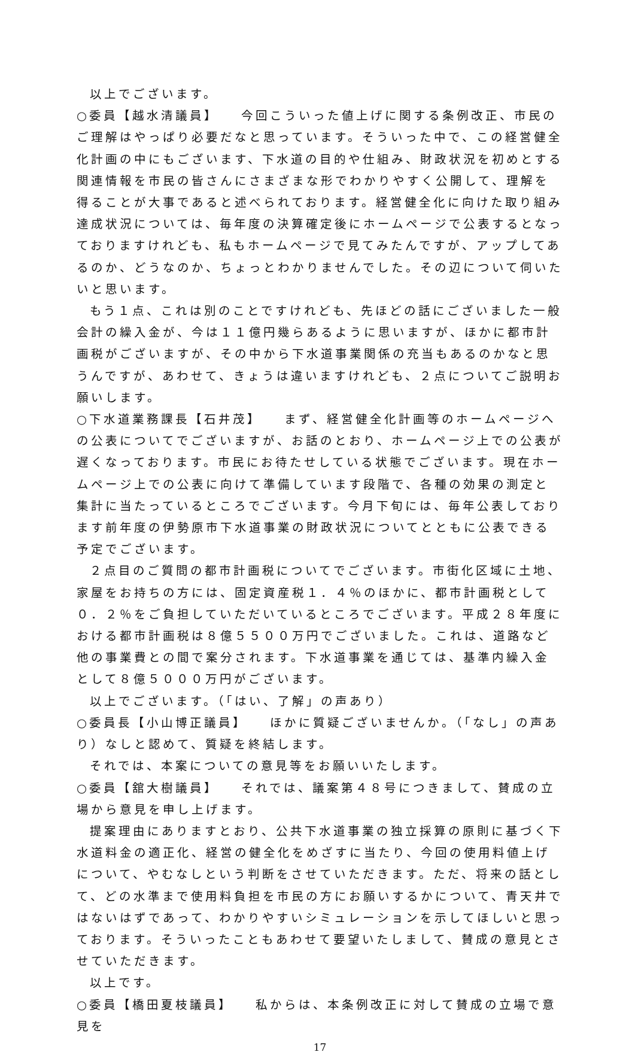以上でございます。
○委員【越水清議員】　　今回こういった値上げに関する条例改正、市民のご理解はやっぱり必要だなと思っています。そういった中で、この経営健全化計画の中にもございます、下水道の目的や仕組み、財政状況を初めとする関連情報を市民の皆さんにさまざまな形でわかりやすく公開して、理解を得ることが大事であると述べられております。経営健全化に向けた取り組み達成状況については、毎年度の決算確定後にホームページで公表するとなっておりますけれども、私もホームページで見てみたんですが、アップしてあるのか、どうなのか、ちょっとわかりませんでした。その辺について伺いたいと思います。
もう１点、これは別のことですけれども、先ほどの話にございました一般会計の繰入金が、今は１１億円幾らあるように思いますが、ほかに都市計画税がございますが、その中から下水道事業関係の充当もあるのかなと思うんですが、あわせて、きょうは違いますけれども、２点についてご説明お願いします。
○下水道業務課長【石井茂】　　まず、経営健全化計画等のホームページへの公表についてでございますが、お話のとおり、ホームページ上での公表が遅くなっております。市民にお待たせしている状態でございます。現在ホームページ上での公表に向けて準備しています段階で、各種の効果の測定と集計に当たっているところでございます。今月下旬には、毎年公表しております前年度の伊勢原市下水道事業の財政状況についてとともに公表できる予定でございます。
２点目のご質問の都市計画税についてでございます。市街化区域に土地、家屋をお持ちの方には、固定資産税１．４％のほかに、都市計画税として０．２％をご負担していただいているところでございます。平成２８年度における都市計画税は８億５５００万円でございました。これは、道路など他の事業費との間で案分されます。下水道事業を通じては、基準内繰入金として８億５０００万円がございます。
以上でございます。（「はい、了解」の声あり）
○委員長【小山博正議員】　　ほかに質疑ございませんか。（「なし」の声あり）なしと認めて、質疑を終結します。
それでは、本案についての意見等をお願いいたします。
○委員【舘大樹議員】　　それでは、議案第４８号につきまして、賛成の立場から意見を申し上げます。
提案理由にありますとおり、公共下水道事業の独立採算の原則に基づく下水道料金の適正化、経営の健全化をめざすに当たり、今回の使用料値上げについて、やむなしという判断をさせていただきます。ただ、将来の話として、どの水準まで使用料負担を市民の方にお願いするかについて、青天井ではないはずであって、わかりやすいシミュレーションを示してほしいと思っております。そういったこともあわせて要望いたしまして、賛成の意見とさせていただきます。
以上です。
○委員【橋田夏枝議員】　　私からは、本条例改正に対して賛成の立場で意見を
17